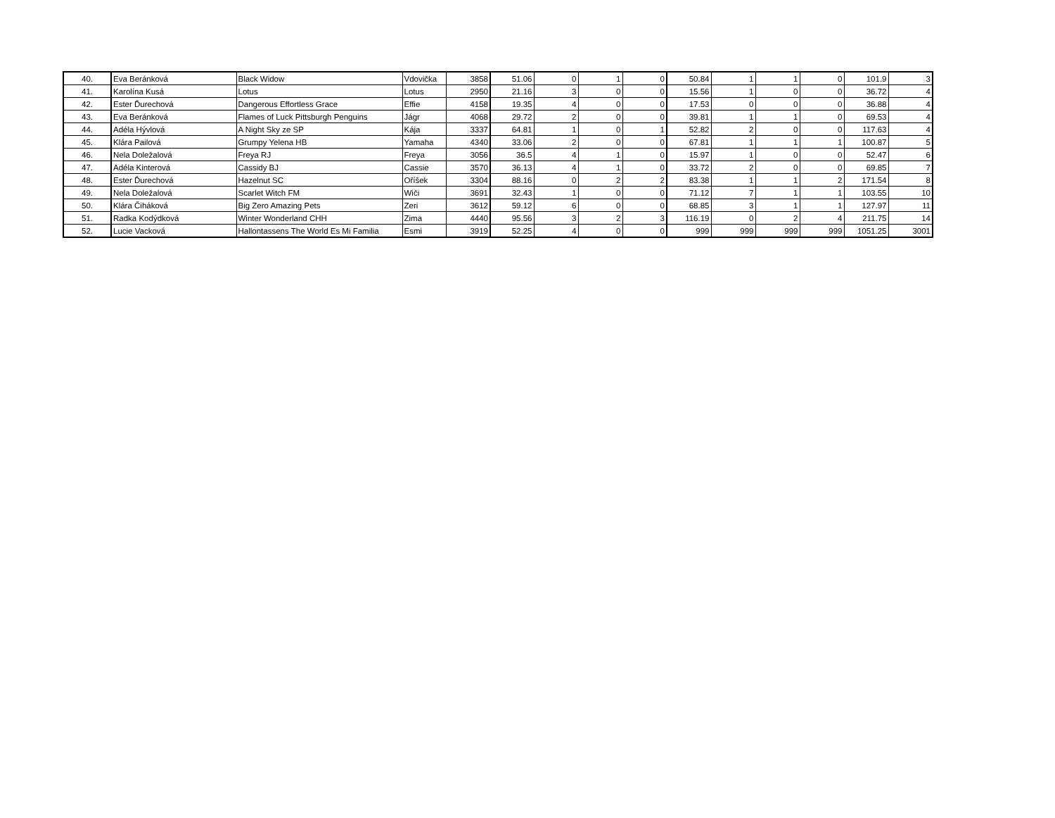| 40. | Eva Beránková | Black Widow | Vdovička | 3858 | 51.06 | 0 | 1 | 0 | 50.84 | 1 | 1 | 0 | 101.9 | 3 |
| 41. | Karolína Kusá | Lotus | Lotus | 2950 | 21.16 | 3 | 0 | 0 | 15.56 | 1 | 0 | 0 | 36.72 | 4 |
| 42. | Ester Ďurechová | Dangerous Effortless Grace | Effie | 4158 | 19.35 | 4 | 0 | 0 | 17.53 | 0 | 0 | 0 | 36.88 | 4 |
| 43. | Eva Beránková | Flames of Luck Pittsburgh Penguins | Jágr | 4068 | 29.72 | 2 | 0 | 0 | 39.81 | 1 | 1 | 0 | 69.53 | 4 |
| 44. | Adéla Hývlová | A Night Sky ze SP | Kája | 3337 | 64.81 | 1 | 0 | 1 | 52.82 | 2 | 0 | 0 | 117.63 | 4 |
| 45. | Klára Pailová | Grumpy Yelena HB | Yamaha | 4340 | 33.06 | 2 | 0 | 0 | 67.81 | 1 | 1 | 1 | 100.87 | 5 |
| 46. | Nela Doležalová | Freya RJ | Freya | 3056 | 36.5 | 4 | 1 | 0 | 15.97 | 1 | 0 | 0 | 52.47 | 6 |
| 47. | Adéla Kinterová | Cassidy BJ | Cassie | 3570 | 36.13 | 4 | 1 | 0 | 33.72 | 2 | 0 | 0 | 69.85 | 7 |
| 48. | Ester Ďurechová | Hazelnut SC | Oříšek | 3304 | 88.16 | 0 | 2 | 2 | 83.38 | 1 | 1 | 2 | 171.54 | 8 |
| 49. | Nela Doležalová | Scarlet Witch FM | Wiči | 3691 | 32.43 | 1 | 0 | 0 | 71.12 | 7 | 1 | 1 | 103.55 | 10 |
| 50. | Klára Čiháková | Big Zero Amazing Pets | Zeri | 3612 | 59.12 | 6 | 0 | 0 | 68.85 | 3 | 1 | 1 | 127.97 | 11 |
| 51. | Radka Kodýdková | Winter Wonderland CHH | Zima | 4440 | 95.56 | 3 | 2 | 3 | 116.19 | 0 | 2 | 4 | 211.75 | 14 |
| 52. | Lucie Vacková | Hallontassens The World Es Mi Familia | Esmi | 3919 | 52.25 | 4 | 0 | 0 | 999 | 999 | 999 | 999 | 1051.25 | 3001 |